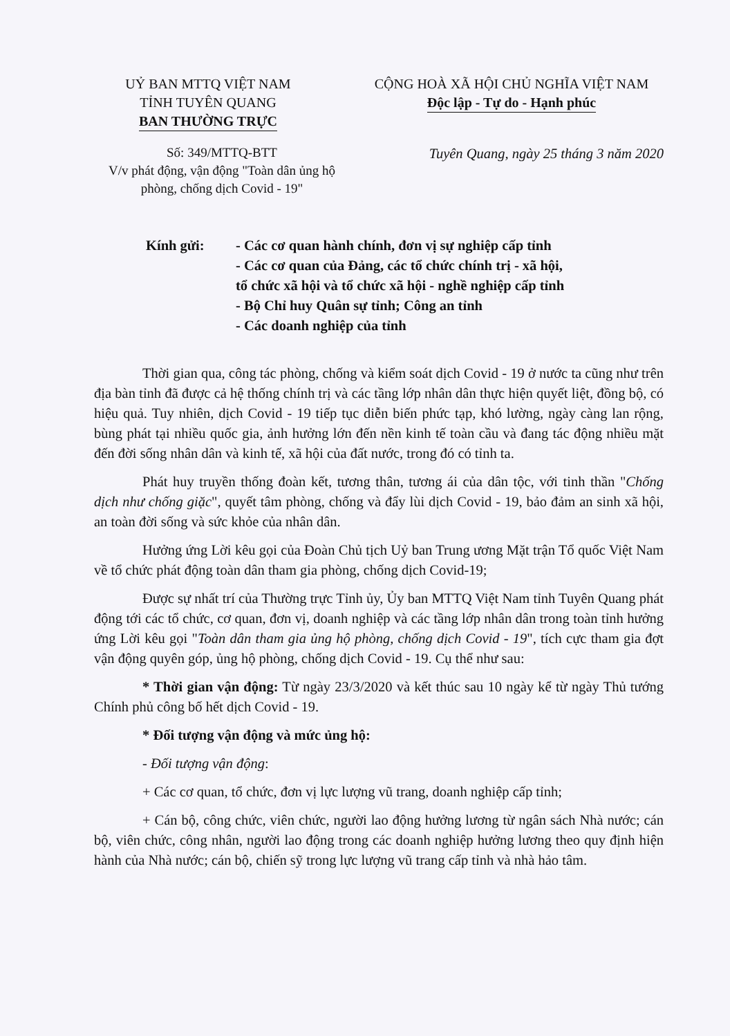UỶ BAN MTTQ VIỆT NAM
TỈNH TUYÊN QUANG
BAN THƯỜNG TRỰC
CỘNG HOÀ XÃ HỘI CHỦ NGHĨA VIỆT NAM
Độc lập - Tự do - Hạnh phúc
Số: 349/MTTQ-BTT
V/v phát động, vận động "Toàn dân ủng hộ phòng, chống dịch Covid - 19"
Tuyên Quang, ngày 25 tháng 3 năm 2020
Kính gửi: - Các cơ quan hành chính, đơn vị sự nghiệp cấp tỉnh
- Các cơ quan của Đảng, các tổ chức chính trị - xã hội,
tổ chức xã hội và tổ chức xã hội - nghề nghiệp cấp tỉnh
- Bộ Chỉ huy Quân sự tỉnh; Công an tỉnh
- Các doanh nghiệp của tỉnh
Thời gian qua, công tác phòng, chống và kiểm soát dịch Covid - 19 ở nước ta cũng như trên địa bàn tỉnh đã được cả hệ thống chính trị và các tầng lớp nhân dân thực hiện quyết liệt, đồng bộ, có hiệu quả. Tuy nhiên, dịch Covid - 19 tiếp tục diễn biến phức tạp, khó lường, ngày càng lan rộng, bùng phát tại nhiều quốc gia, ảnh hưởng lớn đến nền kinh tế toàn cầu và đang tác động nhiều mặt đến đời sống nhân dân và kinh tế, xã hội của đất nước, trong đó có tỉnh ta.
Phát huy truyền thống đoàn kết, tương thân, tương ái của dân tộc, với tinh thần "Chống dịch như chống giặc", quyết tâm phòng, chống và đẩy lùi dịch Covid - 19, bảo đảm an sinh xã hội, an toàn đời sống và sức khỏe của nhân dân.
Hưởng ứng Lời kêu gọi của Đoàn Chủ tịch Uỷ ban Trung ương Mặt trận Tổ quốc Việt Nam về tổ chức phát động toàn dân tham gia phòng, chống dịch Covid-19;
Được sự nhất trí của Thường trực Tỉnh ủy, Ủy ban MTTQ Việt Nam tỉnh Tuyên Quang phát động tới các tổ chức, cơ quan, đơn vị, doanh nghiệp và các tầng lớp nhân dân trong toàn tỉnh hưởng ứng Lời kêu gọi "Toàn dân tham gia ủng hộ phòng, chống dịch Covid - 19", tích cực tham gia đợt vận động quyên góp, ủng hộ phòng, chống dịch Covid - 19. Cụ thể như sau:
* Thời gian vận động: Từ ngày 23/3/2020 và kết thúc sau 10 ngày kể từ ngày Thủ tướng Chính phủ công bố hết dịch Covid - 19.
* Đối tượng vận động và mức ủng hộ:
- Đối tượng vận động:
+ Các cơ quan, tổ chức, đơn vị lực lượng vũ trang, doanh nghiệp cấp tỉnh;
+ Cán bộ, công chức, viên chức, người lao động hưởng lương từ ngân sách Nhà nước; cán bộ, viên chức, công nhân, người lao động trong các doanh nghiệp hưởng lương theo quy định hiện hành của Nhà nước; cán bộ, chiến sỹ trong lực lượng vũ trang cấp tỉnh và nhà hảo tâm.